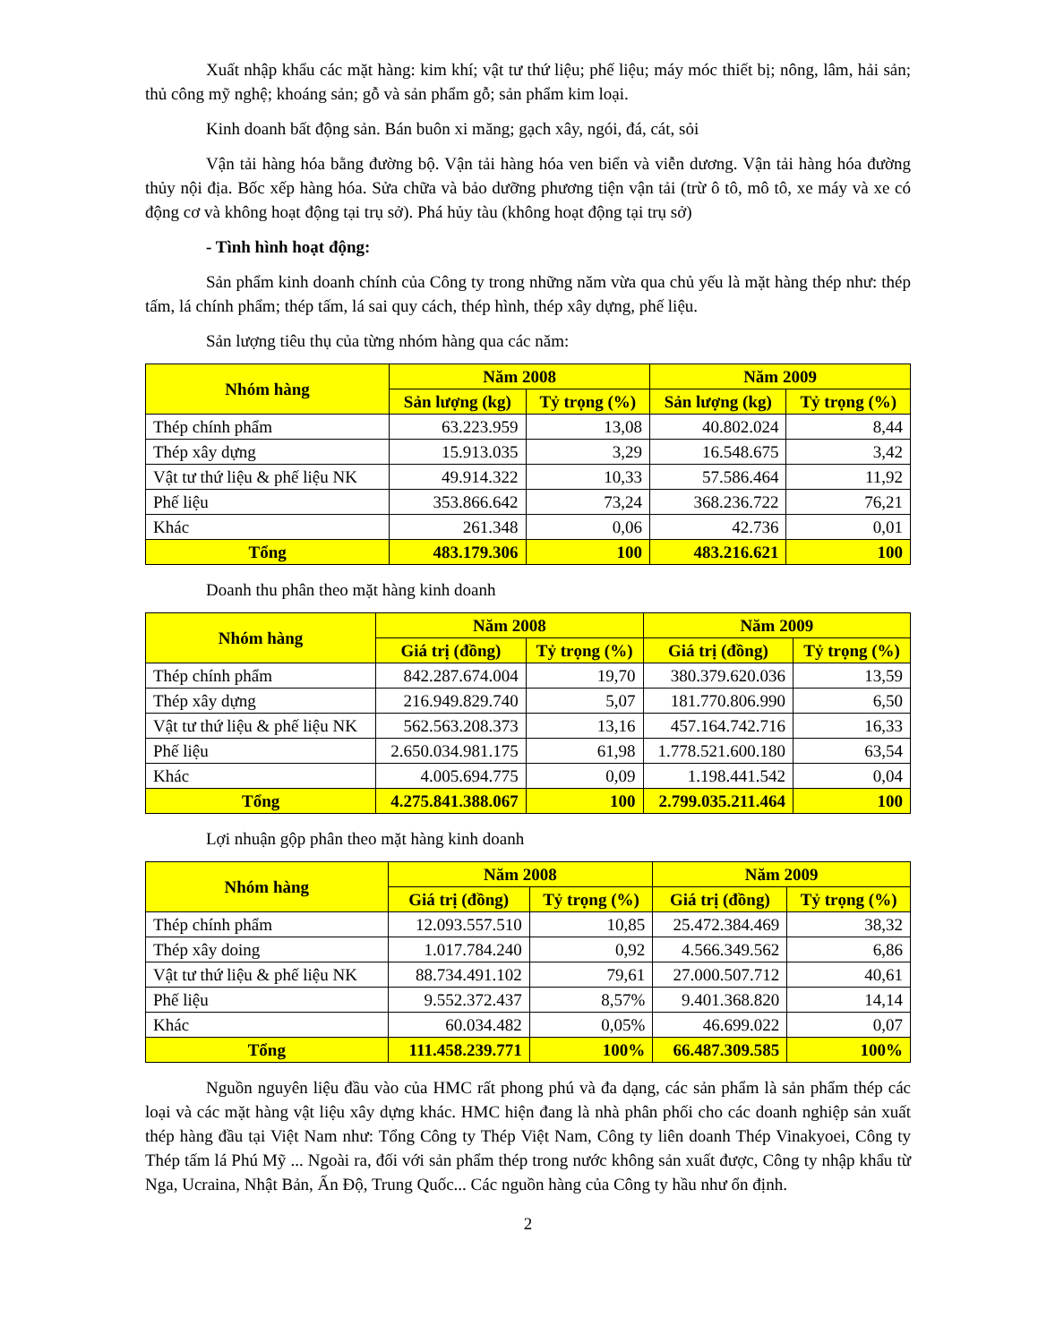Xuất nhập khẩu các mặt hàng: kim khí; vật tư thứ liệu; phế liệu; máy móc thiết bị; nông, lâm, hải sản; thủ công mỹ nghệ; khoáng sản; gỗ và sản phẩm gỗ; sản phẩm kim loại.
Kinh doanh bất động sản. Bán buôn xi măng; gạch xây, ngói, đá, cát, sỏi
Vận tải hàng hóa bằng đường bộ. Vận tải hàng hóa ven biển và viễn dương. Vận tải hàng hóa đường thủy nội địa. Bốc xếp hàng hóa. Sửa chữa và bảo dưỡng phương tiện vận tải (trừ ô tô, mô tô, xe máy và xe có động cơ và không hoạt động tại trụ sở). Phá hủy tàu (không hoạt động tại trụ sở)
- Tình hình hoạt động:
Sản phẩm kinh doanh chính của Công ty trong những năm vừa qua chủ yếu là mặt hàng thép như: thép tấm, lá chính phẩm; thép tấm, lá sai quy cách, thép hình, thép xây dựng, phế liệu.
Sản lượng tiêu thụ của từng nhóm hàng qua các năm:
| Nhóm hàng | Năm 2008 | | Năm 2009 | |
| --- | --- | --- | --- | --- |
| | Sản lượng (kg) | Tỷ trọng (%) | Sản lượng (kg) | Tỷ trọng (%) |
| Thép chính phẩm | 63.223.959 | 13,08 | 40.802.024 | 8,44 |
| Thép xây dựng | 15.913.035 | 3,29 | 16.548.675 | 3,42 |
| Vật tư thứ liệu & phế liệu NK | 49.914.322 | 10,33 | 57.586.464 | 11,92 |
| Phế liệu | 353.866.642 | 73,24 | 368.236.722 | 76,21 |
| Khác | 261.348 | 0,06 | 42.736 | 0,01 |
| Tổng | 483.179.306 | 100 | 483.216.621 | 100 |
Doanh thu phân theo mặt hàng kinh doanh
| Nhóm hàng | Năm 2008 | | Năm 2009 | |
| --- | --- | --- | --- | --- |
| | Giá trị (đồng) | Tỷ trọng (%) | Giá trị (đồng) | Tỷ trọng (%) |
| Thép chính phẩm | 842.287.674.004 | 19,70 | 380.379.620.036 | 13,59 |
| Thép xây dựng | 216.949.829.740 | 5,07 | 181.770.806.990 | 6,50 |
| Vật tư thứ liệu & phế liệu NK | 562.563.208.373 | 13,16 | 457.164.742.716 | 16,33 |
| Phế liệu | 2.650.034.981.175 | 61,98 | 1.778.521.600.180 | 63,54 |
| Khác | 4.005.694.775 | 0,09 | 1.198.441.542 | 0,04 |
| Tổng | 4.275.841.388.067 | 100 | 2.799.035.211.464 | 100 |
Lợi nhuận gộp phân theo mặt hàng kinh doanh
| Nhóm hàng | Năm 2008 | | Năm 2009 | |
| --- | --- | --- | --- | --- |
| | Giá trị (đồng) | Tỷ trọng (%) | Giá trị (đồng) | Tỷ trọng (%) |
| Thép chính phẩm | 12.093.557.510 | 10,85 | 25.472.384.469 | 38,32 |
| Thép xây doing | 1.017.784.240 | 0,92 | 4.566.349.562 | 6,86 |
| Vật tư thứ liệu & phế liệu NK | 88.734.491.102 | 79,61 | 27.000.507.712 | 40,61 |
| Phế liệu | 9.552.372.437 | 8,57% | 9.401.368.820 | 14,14 |
| Khác | 60.034.482 | 0,05% | 46.699.022 | 0,07 |
| Tổng | 111.458.239.771 | 100% | 66.487.309.585 | 100% |
Nguồn nguyên liệu đầu vào của HMC rất phong phú và đa dạng, các sản phẩm là sản phẩm thép các loại và các mặt hàng vật liệu xây dựng khác. HMC hiện đang là nhà phân phối cho các doanh nghiệp sản xuất thép hàng đầu tại Việt Nam như: Tổng Công ty Thép Việt Nam, Công ty liên doanh Thép Vinakyoei, Công ty Thép tấm lá Phú Mỹ ... Ngoài ra, đối với sản phẩm thép trong nước không sản xuất được, Công ty nhập khẩu từ Nga, Ucraina, Nhật Bản, Ấn Độ, Trung Quốc... Các nguồn hàng của Công ty hầu như ổn định.
2